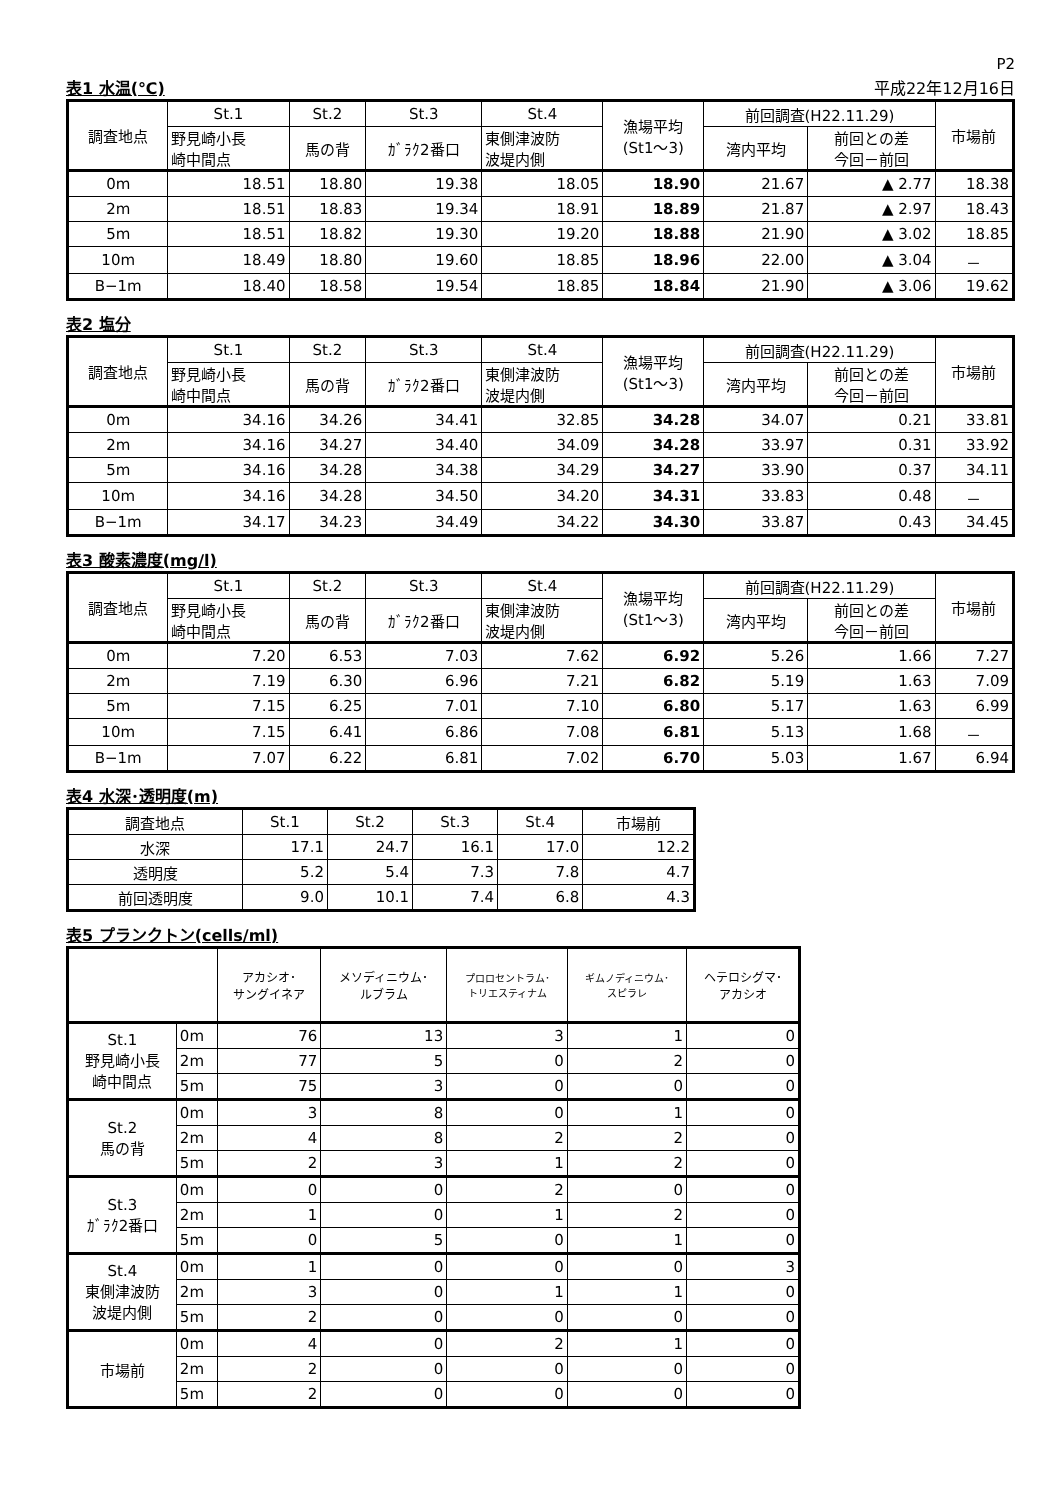P2
表1 水温(℃) 平成22年12月16日
| 調査地点 | St.1 | St.2 | St.3 | St.4 | 漁場平均 (St1～3) | 前回調査(H22.11.29) | | 市場前 |
| --- | --- | --- | --- | --- | --- | --- | --- | --- |
| | 野見崎小長 崎中間点 | 馬の背 | ｶﾞﾗｸ2番口 | 東側津波防 波堤内側 | | 湾内平均 | 前回との差 今回－前回 | |
| 0m | 18.51 | 18.80 | 19.38 | 18.05 | 18.90 | 21.67 | ▲ 2.77 | 18.38 |
| 2m | 18.51 | 18.83 | 19.34 | 18.91 | 18.89 | 21.87 | ▲ 2.97 | 18.43 |
| 5m | 18.51 | 18.82 | 19.30 | 19.20 | 18.88 | 21.90 | ▲ 3.02 | 18.85 |
| 10m | 18.49 | 18.80 | 19.60 | 18.85 | 18.96 | 22.00 | ▲ 3.04 | － |
| B−1m | 18.40 | 18.58 | 19.54 | 18.85 | 18.84 | 21.90 | ▲ 3.06 | 19.62 |
表2 塩分
| 調査地点 | St.1 | St.2 | St.3 | St.4 | 漁場平均 (St1～3) | 前回調査(H22.11.29) | | 市場前 |
| --- | --- | --- | --- | --- | --- | --- | --- | --- |
| | 野見崎小長 崎中間点 | 馬の背 | ｶﾞﾗｸ2番口 | 東側津波防 波堤内側 | | 湾内平均 | 前回との差 今回－前回 | |
| 0m | 34.16 | 34.26 | 34.41 | 32.85 | 34.28 | 34.07 | 0.21 | 33.81 |
| 2m | 34.16 | 34.27 | 34.40 | 34.09 | 34.28 | 33.97 | 0.31 | 33.92 |
| 5m | 34.16 | 34.28 | 34.38 | 34.29 | 34.27 | 33.90 | 0.37 | 34.11 |
| 10m | 34.16 | 34.28 | 34.50 | 34.20 | 34.31 | 33.83 | 0.48 | － |
| B−1m | 34.17 | 34.23 | 34.49 | 34.22 | 34.30 | 33.87 | 0.43 | 34.45 |
表3 酸素濃度(mg/l)
| 調査地点 | St.1 | St.2 | St.3 | St.4 | 漁場平均 (St1～3) | 前回調査(H22.11.29) | | 市場前 |
| --- | --- | --- | --- | --- | --- | --- | --- | --- |
| | 野見崎小長 崎中間点 | 馬の背 | ｶﾞﾗｸ2番口 | 東側津波防 波堤内側 | | 湾内平均 | 前回との差 今回－前回 | |
| 0m | 7.20 | 6.53 | 7.03 | 7.62 | 6.92 | 5.26 | 1.66 | 7.27 |
| 2m | 7.19 | 6.30 | 6.96 | 7.21 | 6.82 | 5.19 | 1.63 | 7.09 |
| 5m | 7.15 | 6.25 | 7.01 | 7.10 | 6.80 | 5.17 | 1.63 | 6.99 |
| 10m | 7.15 | 6.41 | 6.86 | 7.08 | 6.81 | 5.13 | 1.68 | － |
| B−1m | 7.07 | 6.22 | 6.81 | 7.02 | 6.70 | 5.03 | 1.67 | 6.94 |
表4 水深･透明度(m)
| 調査地点 | St.1 | St.2 | St.3 | St.4 | 市場前 |
| --- | --- | --- | --- | --- | --- |
| 水深 | 17.1 | 24.7 | 16.1 | 17.0 | 12.2 |
| 透明度 | 5.2 | 5.4 | 7.3 | 7.8 | 4.7 |
| 前回透明度 | 9.0 | 10.1 | 7.4 | 6.8 | 4.3 |
表5 プランクトン(cells/ml)
| | | アカシオ･ サングイネア | メソディニウム･ ルブラム | プロロセントラム･ トリエスティナム | ギムノディニウム･ スピラレ | ヘテロシグマ･ アカシオ |
| --- | --- | --- | --- | --- | --- | --- |
| St.1 野見崎小長 崎中間点 | 0m | 76 | 13 | 3 | 1 | 0 |
| | 2m | 77 | 5 | 0 | 2 | 0 |
| | 5m | 75 | 3 | 0 | 0 | 0 |
| St.2 馬の背 | 0m | 3 | 8 | 0 | 1 | 0 |
| | 2m | 4 | 8 | 2 | 2 | 0 |
| | 5m | 2 | 3 | 1 | 2 | 0 |
| St.3 ｶﾞﾗｸ2番口 | 0m | 0 | 0 | 2 | 0 | 0 |
| | 2m | 1 | 0 | 1 | 2 | 0 |
| | 5m | 0 | 5 | 0 | 1 | 0 |
| St.4 東側津波防 波堤内側 | 0m | 1 | 0 | 0 | 0 | 3 |
| | 2m | 3 | 0 | 1 | 1 | 0 |
| | 5m | 2 | 0 | 0 | 0 | 0 |
| 市場前 | 0m | 4 | 0 | 2 | 1 | 0 |
| | 2m | 2 | 0 | 0 | 0 | 0 |
| | 5m | 2 | 0 | 0 | 0 | 0 |